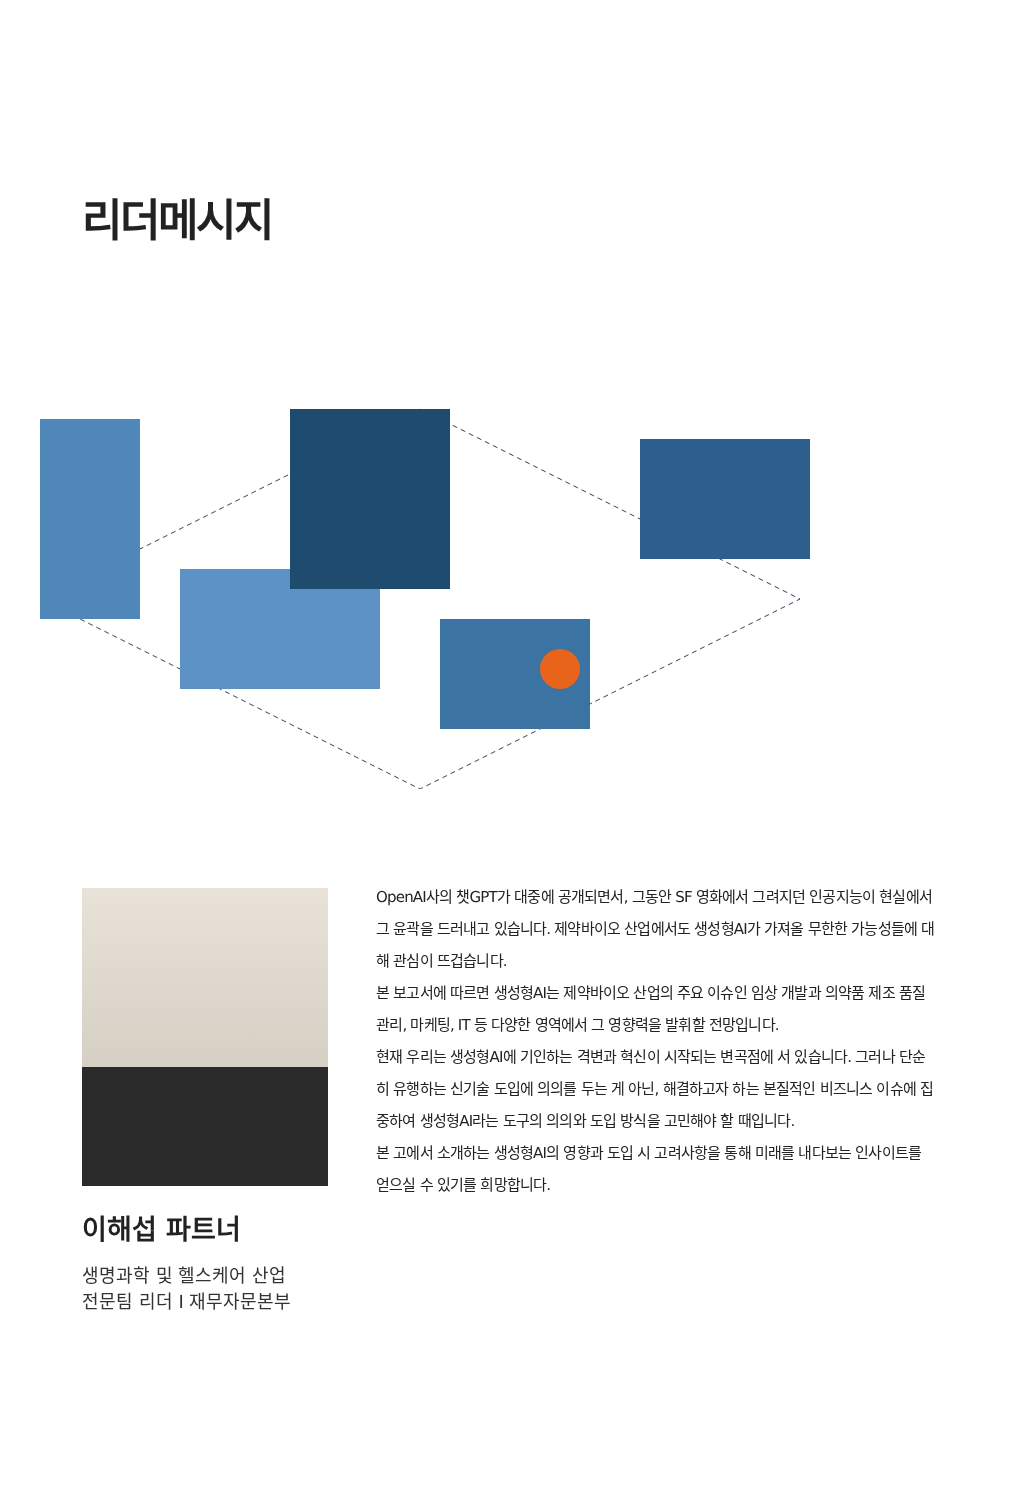리더메시지
이해섭 파트너
생명과학 및 헬스케어 산업
전문팀 리더 I 재무자문본부
OpenAI사의 챗GPT가 대중에 공개되면서, 그동안 SF 영화에서 그려지던 인공지능이 현실에서 그 윤곽을 드러내고 있습니다. 제약바이오 산업에서도 생성형AI가 가져올 무한한 가능성들에 대해 관심이 뜨겁습니다.
본 보고서에 따르면 생성형AI는 제약바이오 산업의 주요 이슈인 임상 개발과 의약품 제조 품질 관리, 마케팅, IT 등 다양한 영역에서 그 영향력을 발휘할 전망입니다.
현재 우리는 생성형AI에 기인하는 격변과 혁신이 시작되는 변곡점에 서 있습니다. 그러나 단순히 유행하는 신기술 도입에 의의를 두는 게 아닌, 해결하고자 하는 본질적인 비즈니스 이슈에 집중하여 생성형AI라는 도구의 의의와 도입 방식을 고민해야 할 때입니다.
본 고에서 소개하는 생성형AI의 영향과 도입 시 고려사항을 통해 미래를 내다보는 인사이트를 얻으실 수 있기를 희망합니다.